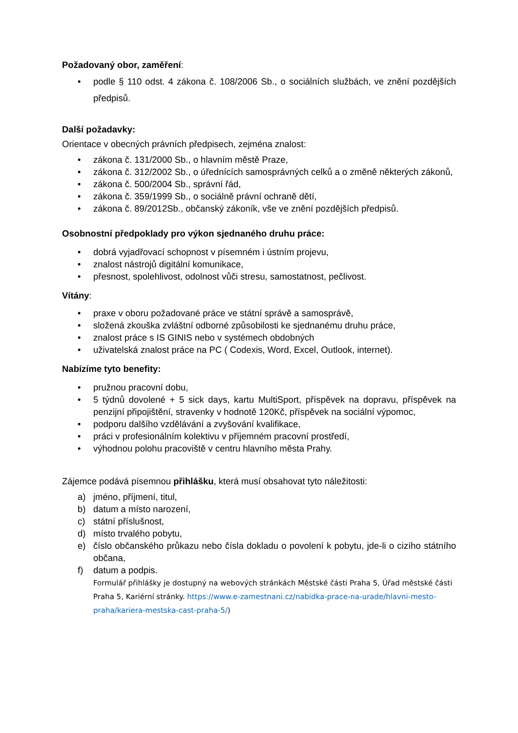Požadovaný obor, zaměření:
• podle § 110 odst. 4 zákona č. 108/2006 Sb., o sociálních službách, ve znění pozdějších předpisů.
Další požadavky:
Orientace v obecných právních předpisech, zejména znalost:
• zákona č. 131/2000 Sb., o hlavním městě Praze,
• zákona č. 312/2002 Sb., o úřednících samosprávných celků a o změně některých zákonů,
• zákona č. 500/2004 Sb., správní řád,
• zákona č. 359/1999 Sb., o sociálně právní ochraně dětí,
• zákona č. 89/2012Sb., občanský zákoník, vše ve znění pozdějších předpisů.
Osobnostní předpoklady pro výkon sjednaného druhu práce:
• dobrá vyjadřovací schopnost v písemném i ústním projevu,
• znalost nástrojů digitální komunikace,
• přesnost, spolehlivost, odolnost vůči stresu, samostatnost, pečlivost.
Vítány:
• praxe v oboru požadované práce ve státní správě a samosprávě,
• složená zkouška zvláštní odborné způsobilosti ke sjednanému druhu práce,
• znalost práce s IS GINIS nebo v systémech obdobných
• uživatelská znalost práce na PC ( Codexis, Word, Excel, Outlook, internet).
Nabízíme tyto benefity:
• pružnou pracovní dobu,
• 5 týdnů dovolené + 5 sick days, kartu MultiSport, příspěvek na dopravu, příspěvek na penzijní připojištění, stravenky v hodnotě 120Kč, příspěvek na sociální výpomoc,
• podporu dalšího vzdělávání a zvyšování kvalifikace,
• práci v profesionálním kolektivu v příjemném pracovní prostředí,
• výhodnou polohu pracoviště v centru hlavního města Prahy.
Zájemce podává písemnou přihlášku, která musí obsahovat tyto náležitosti:
a) jméno, příjmení, titul,
b) datum a místo narození,
c) státní příslušnost,
d) místo trvalého pobytu,
e) číslo občanského průkazu nebo čísla dokladu o povolení k pobytu, jde-li o cizího státního občana,
f) datum a podpis.
Formulář přihlášky je dostupný na webových stránkách Městské části Praha 5, Úřad městské části Praha 5, Kariérní stránky. https://www.e-zamestnani.cz/nabidka-prace-na-urade/hlavni-mesto-praha/kariera-mestska-cast-praha-5/)